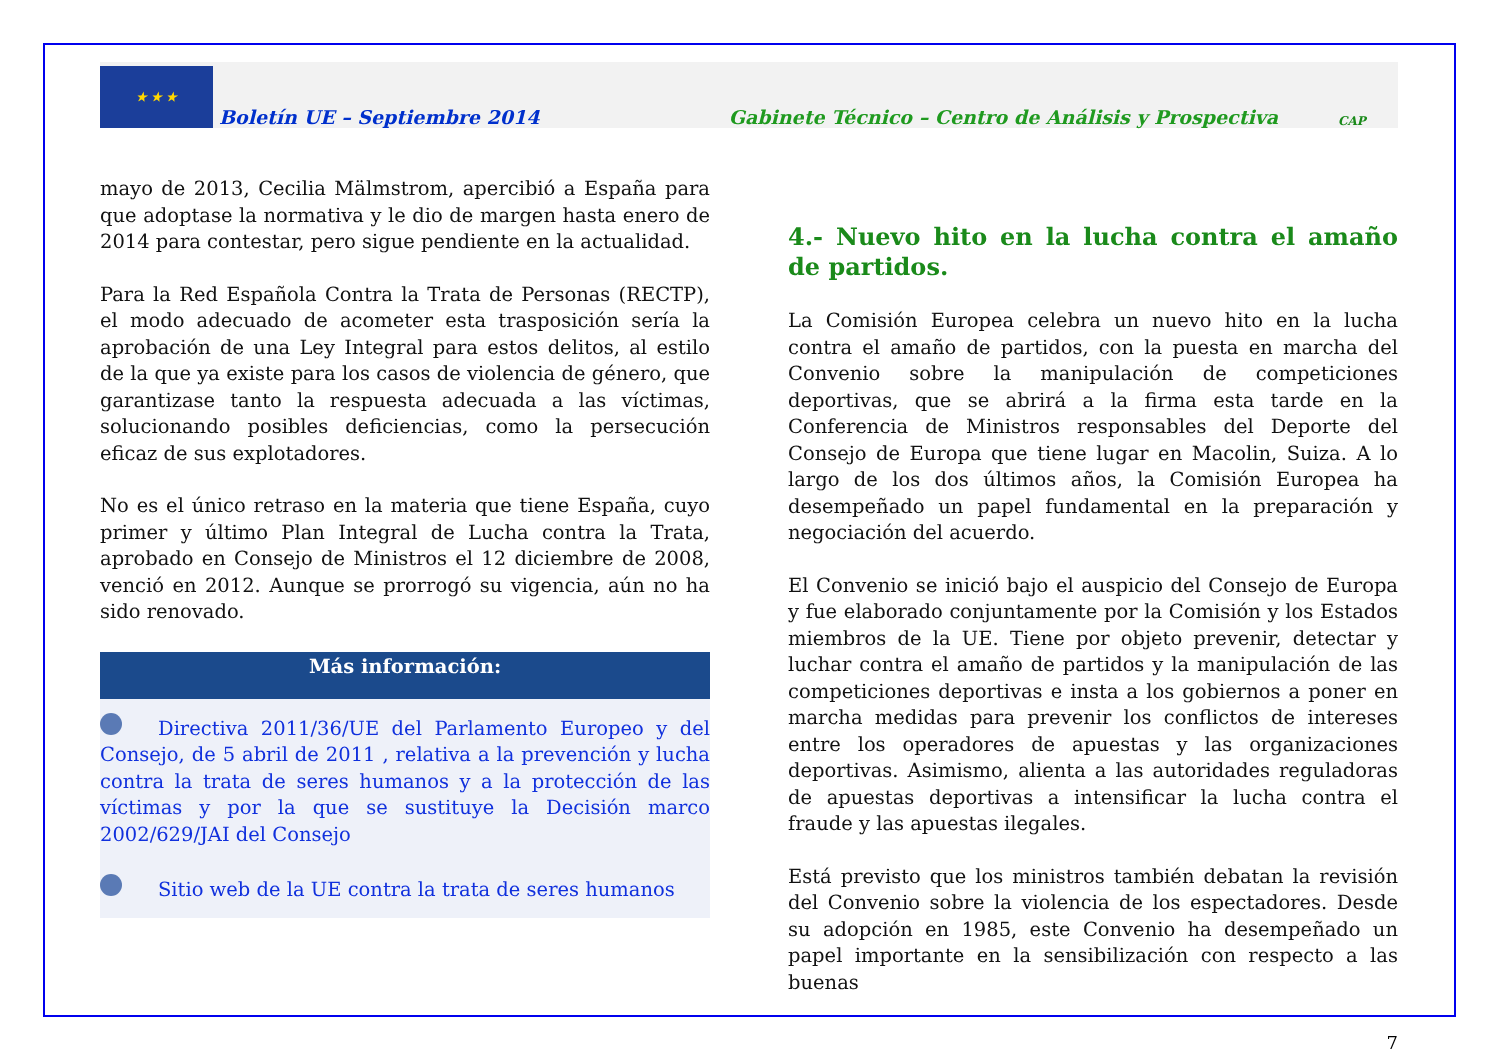★ ★ ★
Boletín UE – Septiembre 2014
Gabinete Técnico – Centro de Análisis y Prospectiva
CAP
mayo de 2013, Cecilia Mälmstrom, apercibió a España para que adoptase la normativa y le dio de margen hasta enero de 2014 para contestar, pero sigue pendiente en la actualidad.
Para la Red Española Contra la Trata de Personas (RECTP), el modo adecuado de acometer esta trasposición sería la aprobación de una Ley Integral para estos delitos, al estilo de la que ya existe para los casos de violencia de género, que garantizase tanto la respuesta adecuada a las víctimas, solucionando posibles deficiencias, como la persecución eficaz de sus explotadores.
No es el único retraso en la materia que tiene España, cuyo primer y último Plan Integral de Lucha contra la Trata, aprobado en Consejo de Ministros el 12 diciembre de 2008, venció en 2012. Aunque se prorrogó su vigencia, aún no ha sido renovado.
Más información:
Directiva 2011/36/UE del Parlamento Europeo y del Consejo, de 5 abril de 2011 , relativa a la prevención y lucha contra la trata de seres humanos y a la protección de las víctimas y por la que se sustituye la Decisión marco 2002/629/JAI del Consejo
Sitio web de la UE contra la trata de seres humanos
4.- Nuevo hito en la lucha contra el amaño de partidos.
La Comisión Europea celebra un nuevo hito en la lucha contra el amaño de partidos, con la puesta en marcha del Convenio sobre la manipulación de competiciones deportivas, que se abrirá a la firma esta tarde en la Conferencia de Ministros responsables del Deporte del Consejo de Europa que tiene lugar en Macolin, Suiza. A lo largo de los dos últimos años, la Comisión Europea ha desempeñado un papel fundamental en la preparación y negociación del acuerdo.
El Convenio se inició bajo el auspicio del Consejo de Europa y fue elaborado conjuntamente por la Comisión y los Estados miembros de la UE. Tiene por objeto prevenir, detectar y luchar contra el amaño de partidos y la manipulación de las competiciones deportivas e insta a los gobiernos a poner en marcha medidas para prevenir los conflictos de intereses entre los operadores de apuestas y las organizaciones deportivas. Asimismo, alienta a las autoridades reguladoras de apuestas deportivas a intensificar la lucha contra el fraude y las apuestas ilegales.
Está previsto que los ministros también debatan la revisión del Convenio sobre la violencia de los espectadores. Desde su adopción en 1985, este Convenio ha desempeñado un papel importante en la sensibilización con respecto a las buenas
7